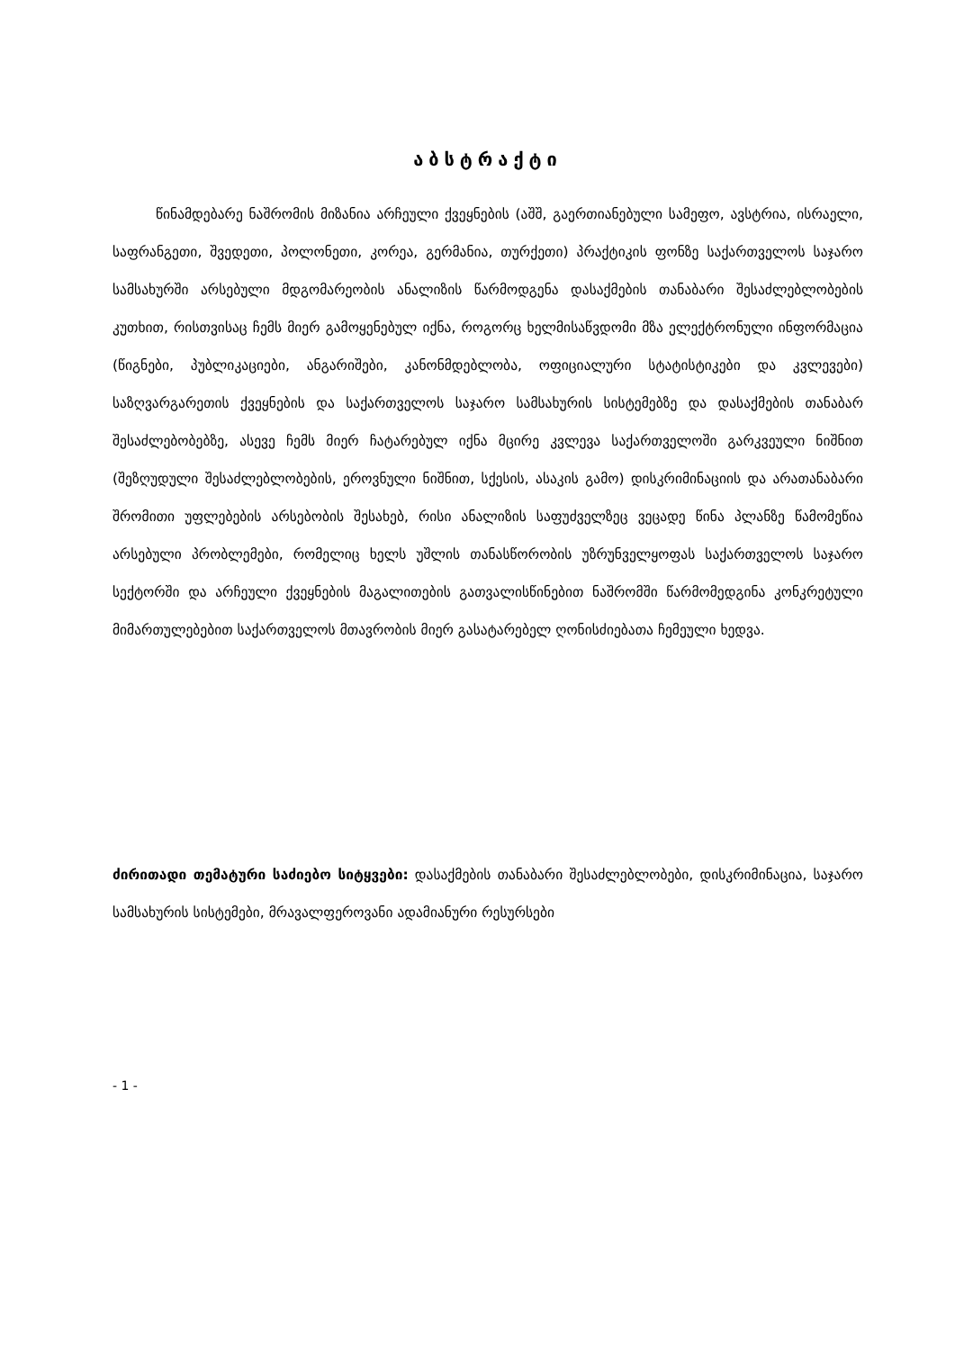აბსტრაქტი
წინამდებარე ნაშრომის მიზანია არჩეული ქვეყნების (აშშ, გაერთიანებული სამეფო, ავსტრია, ისრაელი, საფრანგეთი, შვედეთი, პოლონეთი, კორეა, გერმანია, თურქეთი) პრაქტიკის ფონზე საქართველოს საჯარო სამსახურში არსებული მდგომარეობის ანალიზის წარმოდგენა დასაქმების თანაბარი შესაძლებლობების კუთხით, რისთვისაც ჩემს მიერ გამოყენებულ იქნა, როგორც ხელმისაწვდომი მზა ელექტრონული ინფორმაცია (წიგნები, პუბლიკაციები, ანგარიშები, კანონმდებლობა, ოფიციალური სტატისტიკები და კვლევები) საზღვარგარეთის ქვეყნების და საქართველოს საჯარო სამსახურის სისტემებზე და დასაქმების თანაბარ შესაძლებობებზე, ასევე ჩემს მიერ ჩატარებულ იქნა მცირე კვლევა საქართველოში გარკვეული ნიშნით (შეზღუდული შესაძლებლობების, ეროვნული ნიშნით, სქესის, ასაკის გამო) დისკრიმინაციის და არათანაბარი შრომითი უფლებების არსებობის შესახებ, რისი ანალიზის საფუძველზეც ვეცადე წინა პლანზე წამომეწია არსებული პრობლემები, რომელიც ხელს უშლის თანასწორობის უზრუნველყოფას საქართველოს საჯარო სექტორში და არჩეული ქვეყნების მაგალითების გათვალისწინებით ნაშრომში წარმომედგინა კონკრეტული მიმართულებებით საქართველოს მთავრობის მიერ გასატარებელ ღონისძიებათა ჩემეული ხედვა.
ძირითადი თემატური საძიებო სიტყვები: დასაქმების თანაბარი შესაძლებლობები, დისკრიმინაცია, საჯარო სამსახურის სისტემები, მრავალფეროვანი ადამიანური რესურსები
- 1 -